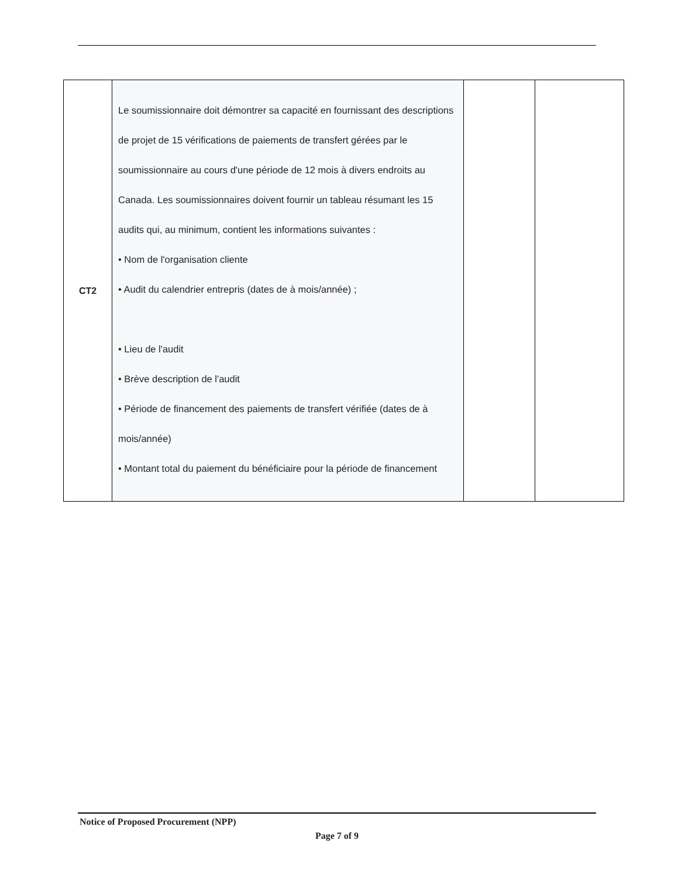| CT2 | Le soumissionnaire doit démontrer sa capacité en fournissant des descriptions de projet de 15 vérifications de paiements de transfert gérées par le soumissionnaire au cours d'une période de 12 mois à divers endroits au Canada. Les soumissionnaires doivent fournir un tableau résumant les 15 audits qui, au minimum, contient les informations suivantes : • Nom de l'organisation cliente • Audit du calendrier entrepris (dates de à mois/année) ; • Lieu de l'audit • Brève description de l'audit • Période de financement des paiements de transfert vérifiée (dates de à mois/année) • Montant total du paiement du bénéficiaire pour la période de financement | | |
Notice of Proposed Procurement (NPP)
Page 7 of 9